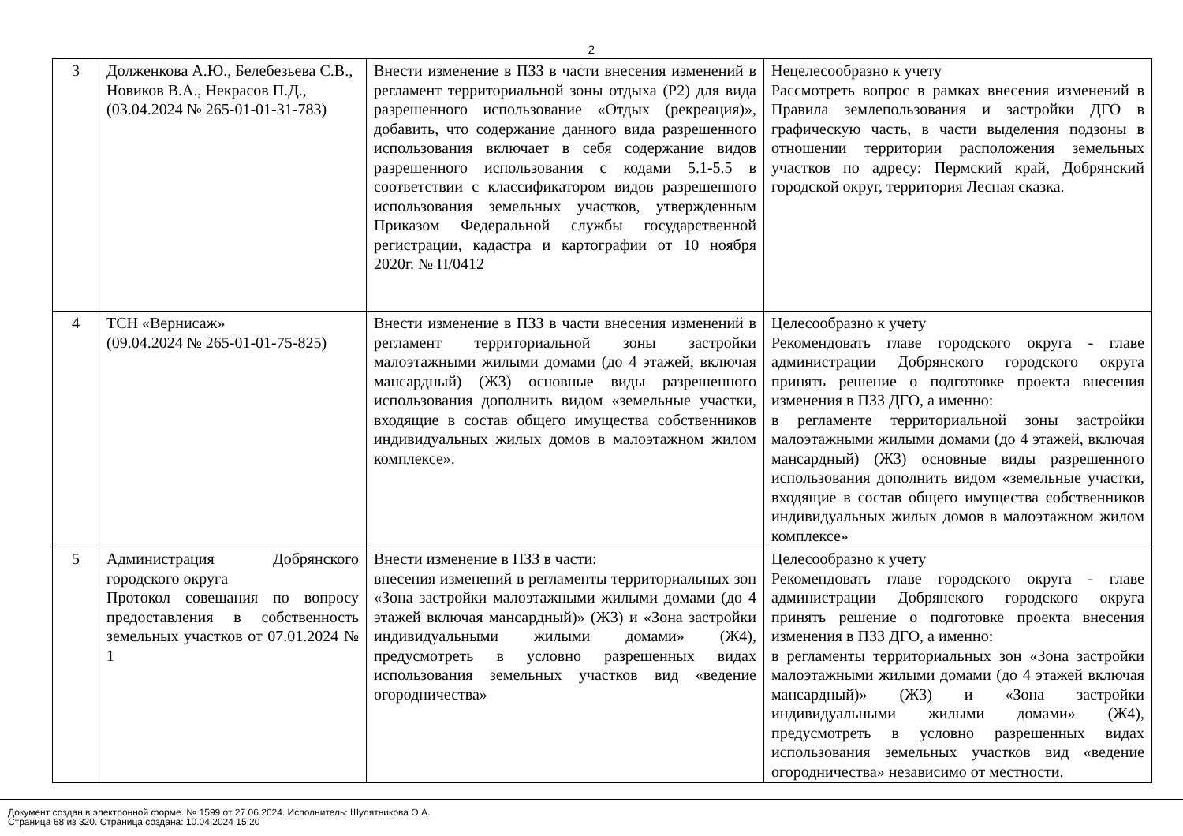2
| 3 | Долженкова А.Ю., Белебезьева С.В., Новиков В.А., Некрасов П.Д., (03.04.2024 № 265-01-01-31-783) | Внести изменение в ПЗЗ в части внесения изменений в регламент территориальной зоны отдыха (Р2) для вида разрешенного использование «Отдых (рекреация)», добавить, что содержание данного вида разрешенного использования включает в себя содержание видов разрешенного использования с кодами 5.1-5.5 в соответствии с классификатором видов разрешенного использования земельных участков, утвержденным Приказом Федеральной службы государственной регистрации, кадастра и картографии от 10 ноября 2020г. № П/0412 | Нецелесообразно к учету Рассмотреть вопрос в рамках внесения изменений в Правила землепользования и застройки ДГО в графическую часть, в части выделения подзоны в отношении территории расположения земельных участков по адресу: Пермский край, Добрянский городской округ, территория Лесная сказка. |
| 4 | ТСН «Вернисаж» (09.04.2024 № 265-01-01-75-825) | Внести изменение в ПЗЗ в части внесения изменений в регламент территориальной зоны застройки малоэтажными жилыми домами (до 4 этажей, включая мансардный) (Ж3) основные виды разрешенного использования дополнить видом «земельные участки, входящие в состав общего имущества собственников индивидуальных жилых домов в малоэтажном жилом комплексе». | Целесообразно к учету Рекомендовать главе городского округа - главе администрации Добрянского городского округа принять решение о подготовке проекта внесения изменения в ПЗЗ ДГО, а именно: в регламенте территориальной зоны застройки малоэтажными жилыми домами (до 4 этажей, включая мансардный) (Ж3) основные виды разрешенного использования дополнить видом «земельные участки, входящие в состав общего имущества собственников индивидуальных жилых домов в малоэтажном жилом комплексе» |
| 5 | Администрация Добрянского городского округа Протокол совещания по вопросу предоставления в собственность земельных участков от 07.01.2024 № 1 | Внести изменение в ПЗЗ в части: внесения изменений в регламенты территориальных зон «Зона застройки малоэтажными жилыми домами (до 4 этажей включая мансардный)» (Ж3) и «Зона застройки индивидуальными жилыми домами» (Ж4), предусмотреть в условно разрешенных видах использования земельных участков вид «ведение огородничества» | Целесообразно к учету Рекомендовать главе городского округа - главе администрации Добрянского городского округа принять решение о подготовке проекта внесения изменения в ПЗЗ ДГО, а именно: в регламенты территориальных зон «Зона застройки малоэтажными жилыми домами (до 4 этажей включая мансардный)» (Ж3) и «Зона застройки индивидуальными жилыми домами» (Ж4), предусмотреть в условно разрешенных видах использования земельных участков вид «ведение огородничества» независимо от местности. |
Документ создан в электронной форме. № 1599 от 27.06.2024. Исполнитель: Шулятникова О.А.
Страница 68 из 320. Страница создана: 10.04.2024 15:20